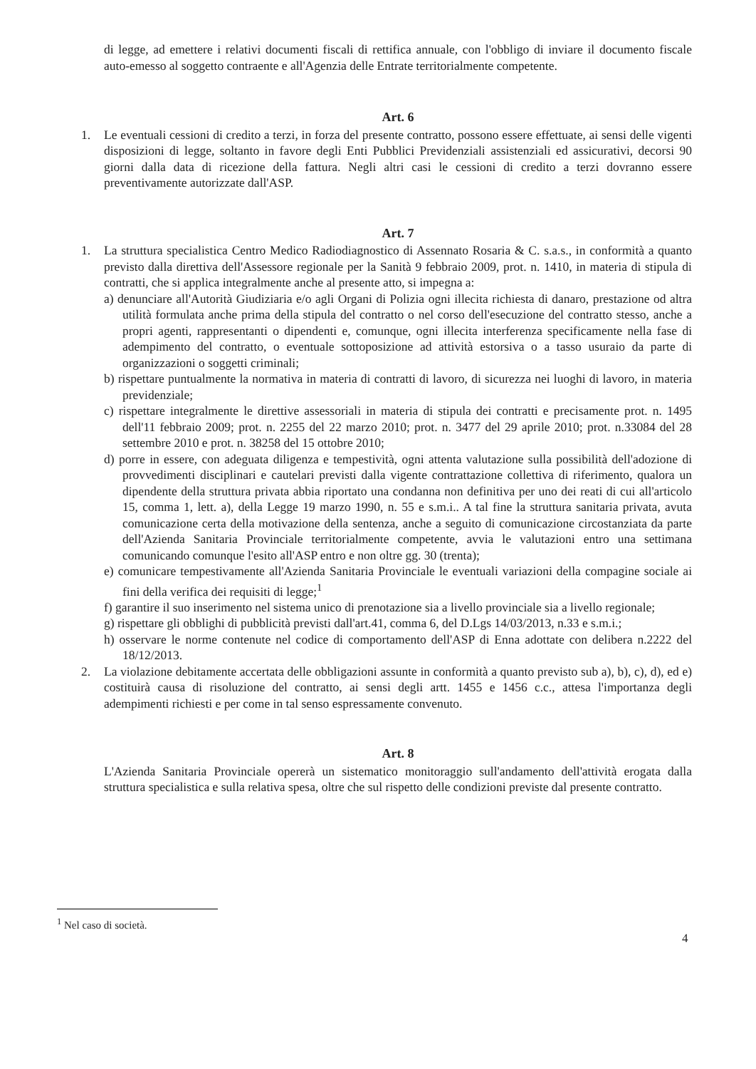di legge, ad emettere i relativi documenti fiscali di rettifica annuale, con l'obbligo di inviare il documento fiscale auto-emesso al soggetto contraente e all'Agenzia delle Entrate territorialmente competente.
Art. 6
1. Le eventuali cessioni di credito a terzi, in forza del presente contratto, possono essere effettuate, ai sensi delle vigenti disposizioni di legge, soltanto in favore degli Enti Pubblici Previdenziali assistenziali ed assicurativi, decorsi 90 giorni dalla data di ricezione della fattura. Negli altri casi le cessioni di credito a terzi dovranno essere preventivamente autorizzate dall'ASP.
Art. 7
1. La struttura specialistica Centro Medico Radiodiagnostico di Assennato Rosaria & C. s.a.s., in conformità a quanto previsto dalla direttiva dell'Assessore regionale per la Sanità 9 febbraio 2009, prot. n. 1410, in materia di stipula di contratti, che si applica integralmente anche al presente atto, si impegna a:
a) denunciare all'Autorità Giudiziaria e/o agli Organi di Polizia ogni illecita richiesta di danaro, prestazione od altra utilità formulata anche prima della stipula del contratto o nel corso dell'esecuzione del contratto stesso, anche a propri agenti, rappresentanti o dipendenti e, comunque, ogni illecita interferenza specificamente nella fase di adempimento del contratto, o eventuale sottoposizione ad attività estorsiva o a tasso usuraio da parte di organizzazioni o soggetti criminali;
b) rispettare puntualmente la normativa in materia di contratti di lavoro, di sicurezza nei luoghi di lavoro, in materia previdenziale;
c) rispettare integralmente le direttive assessoriali in materia di stipula dei contratti e precisamente prot. n. 1495 dell'11 febbraio 2009; prot. n. 2255 del 22 marzo 2010; prot. n. 3477 del 29 aprile 2010; prot. n.33084 del 28 settembre 2010 e prot. n. 38258 del 15 ottobre 2010;
d) porre in essere, con adeguata diligenza e tempestività, ogni attenta valutazione sulla possibilità dell'adozione di provvedimenti disciplinari e cautelari previsti dalla vigente contrattazione collettiva di riferimento, qualora un dipendente della struttura privata abbia riportato una condanna non definitiva per uno dei reati di cui all'articolo 15, comma 1, lett. a), della Legge 19 marzo 1990, n. 55 e s.m.i.. A tal fine la struttura sanitaria privata, avuta comunicazione certa della motivazione della sentenza, anche a seguito di comunicazione circostanziata da parte dell'Azienda Sanitaria Provinciale territorialmente competente, avvia le valutazioni entro una settimana comunicando comunque l'esito all'ASP entro e non oltre gg. 30 (trenta);
e) comunicare tempestivamente all'Azienda Sanitaria Provinciale le eventuali variazioni della compagine sociale ai fini della verifica dei requisiti di legge;<sup>1</sup>
f) garantire il suo inserimento nel sistema unico di prenotazione sia a livello provinciale sia a livello regionale;
g) rispettare gli obblighi di pubblicità previsti dall'art.41, comma 6, del D.Lgs 14/03/2013, n.33 e s.m.i.;
h) osservare le norme contenute nel codice di comportamento dell'ASP di Enna adottate con delibera n.2222 del 18/12/2013.
2. La violazione debitamente accertata delle obbligazioni assunte in conformità a quanto previsto sub a), b), c), d), ed e) costituirà causa di risoluzione del contratto, ai sensi degli artt. 1455 e 1456 c.c., attesa l'importanza degli adempimenti richiesti e per come in tal senso espressamente convenuto.
Art. 8
L'Azienda Sanitaria Provinciale opererà un sistematico monitoraggio sull'andamento dell'attività erogata dalla struttura specialistica e sulla relativa spesa, oltre che sul rispetto delle condizioni previste dal presente contratto.
<sup>1</sup> Nel caso di società.
4